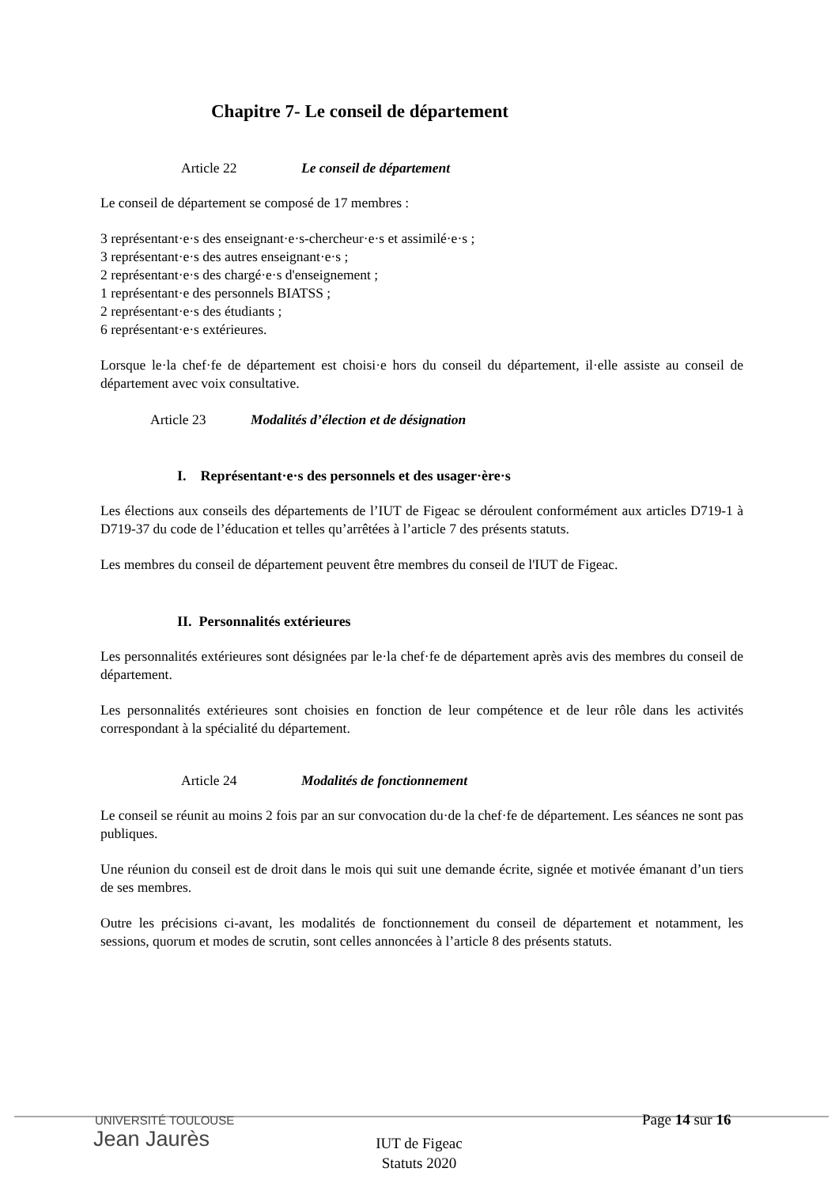Chapitre 7- Le conseil de département
Article 22 Le conseil de département
Le conseil de département se composé de 17 membres :
3 représentant·e·s des enseignant·e·s-chercheur·e·s et assimilé·e·s ;
3 représentant·e·s des autres enseignant·e·s ;
2 représentant·e·s des chargé·e·s d'enseignement ;
1 représentant·e des personnels BIATSS ;
2 représentant·e·s des étudiants ;
6 représentant·e·s extérieures.
Lorsque le·la chef·fe de département est choisi·e hors du conseil du département, il·elle assiste au conseil de département avec voix consultative.
Article 23 Modalités d’élection et de désignation
I. Représentant·e·s des personnels et des usager·ère·s
Les élections aux conseils des départements de l’IUT de Figeac se déroulent conformément aux articles D719-1 à D719-37 du code de l’éducation et telles qu’arrêtées à l’article 7 des présents statuts.
Les membres du conseil de département peuvent être membres du conseil de l'IUT de Figeac.
II. Personnalités extérieures
Les personnalités extérieures sont désignées par le·la chef·fe de département après avis des membres du conseil de département.
Les personnalités extérieures sont choisies en fonction de leur compétence et de leur rôle dans les activités correspondant à la spécialité du département.
Article 24 Modalités de fonctionnement
Le conseil se réunit au moins 2 fois par an sur convocation du·de la chef·fe de département. Les séances ne sont pas publiques.
Une réunion du conseil est de droit dans le mois qui suit une demande écrite, signée et motivée émanant d’un tiers de ses membres.
Outre les précisions ci-avant, les modalités de fonctionnement du conseil de département et notamment, les sessions, quorum et modes de scrutin, sont celles annoncées à l’article 8 des présents statuts.
UNIVERSITÉ TOULOUSE
Jean Jaurès
Page 14 sur 16
IUT de Figeac
Statuts 2020